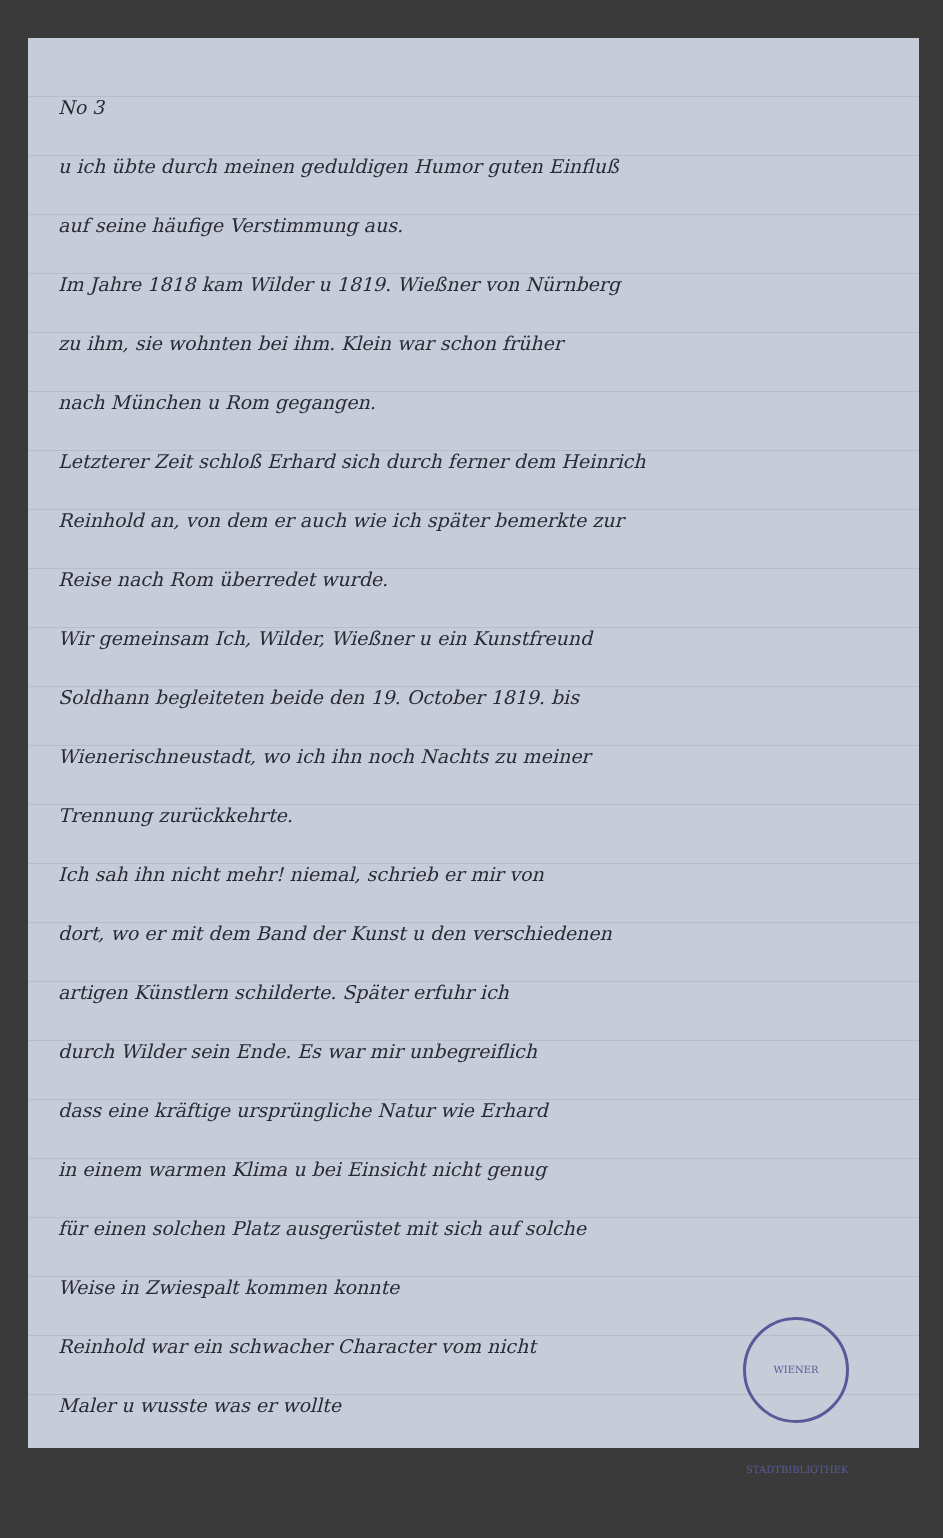No 3
u ich übte durch meinen geduldigen Humor guten Einfluß
auf seine häufige Verstimmung aus.
Im Jahre 1818 kam Wilder u 1819. Wießner von Nürnberg
zu ihm, sie wohnten bei ihm. Klein war schon früher
nach München u Rom gegangen.
Letzterer Zeit schloß Erhard sich durch ferner dem Heinrich
Reinhold an, von dem er auch wie ich später bemerkte zur
Reise nach Rom überredet wurde.
Wir gemeinsam Ich, Wilder, Wießner u ein Kunstfreund
Soldhann begleiteten beide den 19. October 1819. bis
Wienerischneustadt, wo ich ihn noch Nachts zu meiner
Trennung zurückkehrte.
Ich sah ihn nicht mehr! niemal, schrieb er mir von
dort, wo er mit dem Band der Kunst u den verschiedenen
artigen Künstlern schilderte. Später erfuhr ich
durch Wilder sein Ende. Es war mir unbegreiflich
dass eine kräftige ursprüngliche Natur wie Erhard
in einem warmen Klima u bei Einsicht nicht genug
für einen solchen Platz ausgerüstet mit sich auf solche
Weise in Zwiespalt kommen konnte
WIENER STADTBIBLIOTHEK
Reinhold war ein schwacher Character vom nicht
Maler u wusste was er wollte